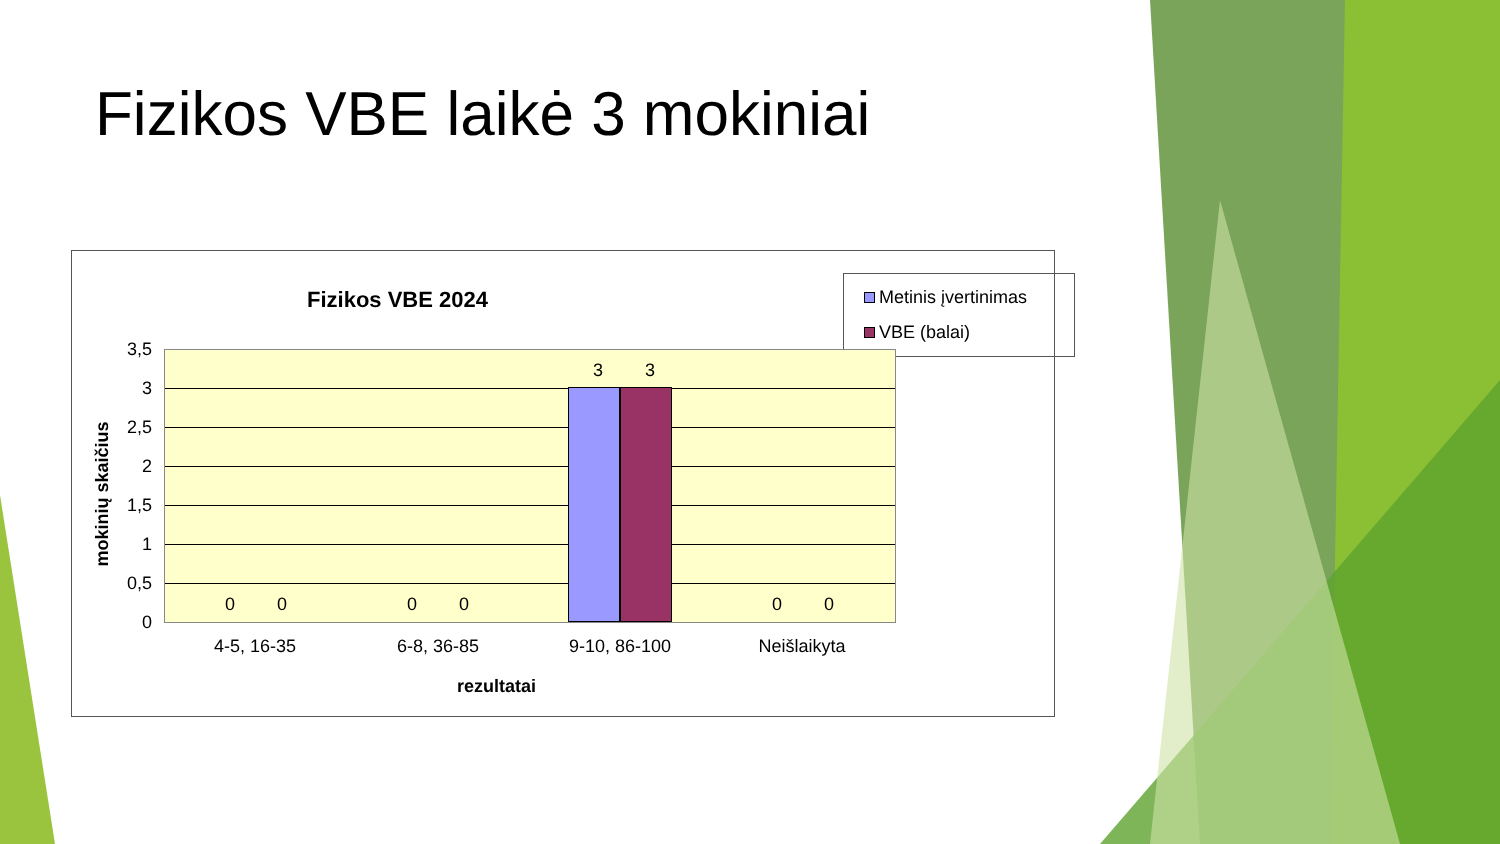Fizikos VBE laikė 3 mokiniai
Fizikos VBE 2024
Metinis įvertinimas
VBE (balai)
mokinių skaičius
3,5
3
2,5
2
1,5
1
0,5
0
3 3
0 0 0 0 0 0
4-5, 16-35 6-8, 36-85 9-10, 86-100 Neišlaikyta
rezultatai